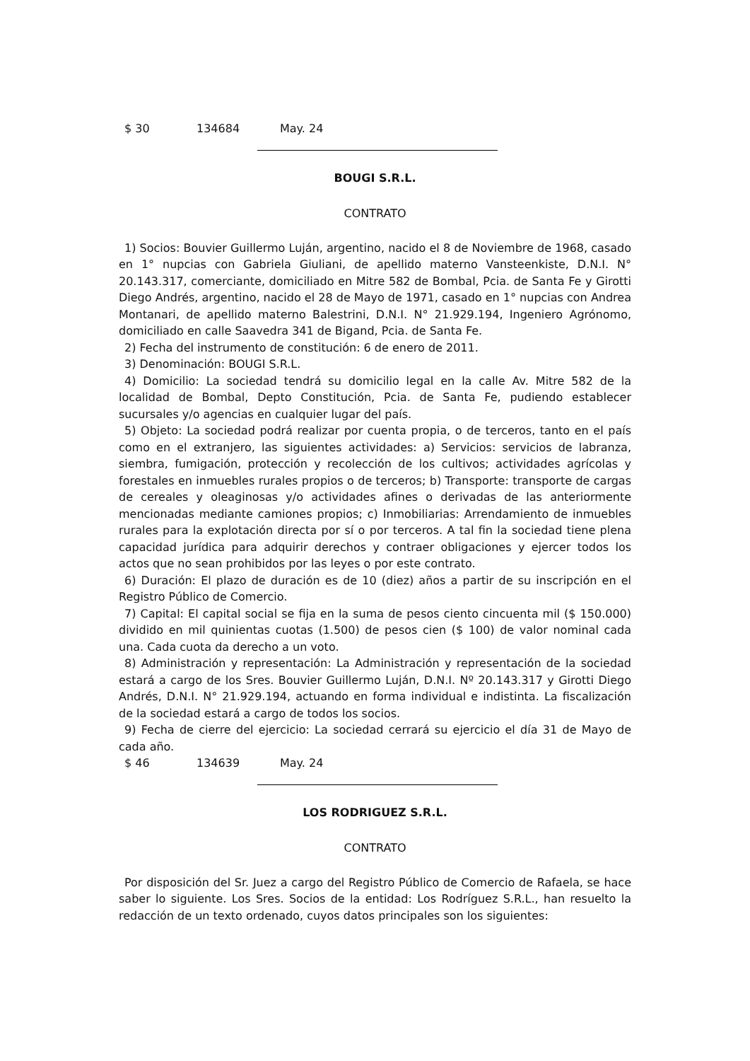$ 30 134684 May. 24
BOUGI S.R.L.
CONTRATO
1) Socios: Bouvier Guillermo Luján, argentino, nacido el 8 de Noviembre de 1968, casado en 1° nupcias con Gabriela Giuliani, de apellido materno Vansteenkiste, D.N.I. N° 20.143.317, comerciante, domiciliado en Mitre 582 de Bombal, Pcia. de Santa Fe y Girotti Diego Andrés, argentino, nacido el 28 de Mayo de 1971, casado en 1° nupcias con Andrea Montanari, de apellido materno Balestrini, D.N.I. N° 21.929.194, Ingeniero Agrónomo, domiciliado en calle Saavedra 341 de Bigand, Pcia. de Santa Fe.
2) Fecha del instrumento de constitución: 6 de enero de 2011.
3) Denominación: BOUGI S.R.L.
4) Domicilio: La sociedad tendrá su domicilio legal en la calle Av. Mitre 582 de la localidad de Bombal, Depto Constitución, Pcia. de Santa Fe, pudiendo establecer sucursales y/o agencias en cualquier lugar del país.
5) Objeto: La sociedad podrá realizar por cuenta propia, o de terceros, tanto en el país como en el extranjero, las siguientes actividades: a) Servicios: servicios de labranza, siembra, fumigación, protección y recolección de los cultivos; actividades agrícolas y forestales en inmuebles rurales propios o de terceros; b) Transporte: transporte de cargas de cereales y oleaginosas y/o actividades afines o derivadas de las anteriormente mencionadas mediante camiones propios; c) Inmobiliarias: Arrendamiento de inmuebles rurales para la explotación directa por sí o por terceros. A tal fin la sociedad tiene plena capacidad jurídica para adquirir derechos y contraer obligaciones y ejercer todos los actos que no sean prohibidos por las leyes o por este contrato.
6) Duración: El plazo de duración es de 10 (diez) años a partir de su inscripción en el Registro Público de Comercio.
7) Capital: El capital social se fija en la suma de pesos ciento cincuenta mil ($ 150.000) dividido en mil quinientas cuotas (1.500) de pesos cien ($ 100) de valor nominal cada una. Cada cuota da derecho a un voto.
8) Administración y representación: La Administración y representación de la sociedad estará a cargo de los Sres. Bouvier Guillermo Luján, D.N.I. Nº 20.143.317 y Girotti Diego Andrés, D.N.I. N° 21.929.194, actuando en forma individual e indistinta. La fiscalización de la sociedad estará a cargo de todos los socios.
9) Fecha de cierre del ejercicio: La sociedad cerrará su ejercicio el día 31 de Mayo de cada año.
$ 46 134639 May. 24
LOS RODRIGUEZ S.R.L.
CONTRATO
Por disposición del Sr. Juez a cargo del Registro Público de Comercio de Rafaela, se hace saber lo siguiente. Los Sres. Socios de la entidad: Los Rodríguez S.R.L., han resuelto la redacción de un texto ordenado, cuyos datos principales son los siguientes: